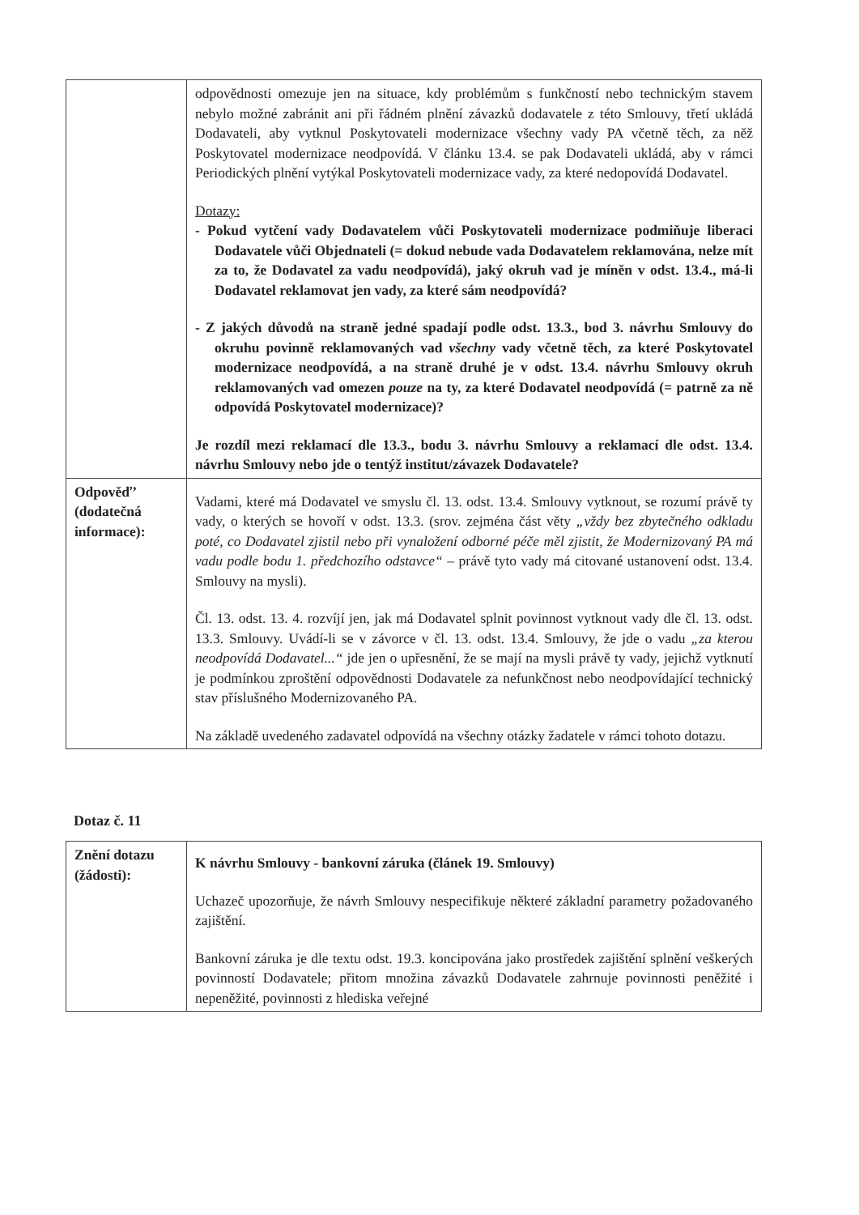| | odpovědnosti omezuje jen na situace, kdy problémům s funkčností nebo technickým stavem nebylo možné zabránit ani při řádném plnění závazků dodavatele z této Smlouvy, třetí ukládá Dodavateli, aby vytknul Poskytovateli modernizace všechny vady PA včetně těch, za něž Poskytovatel modernizace neodpovídá. V článku 13.4. se pak Dodavateli ukládá, aby v rámci Periodických plnění vytýkal Poskytovateli modernizace vady, za které nedopovídá Dodavatel. Dotazy: - Pokud vytčení vady Dodavatelem vůči Poskytovateli modernizace podmiňuje liberaci Dodavatele vůči Objednateli (= dokud nebude vada Dodavatelem reklamována, nelze mít za to, že Dodavatel za vadu neodpovídá), jaký okruh vad je míněn v odst. 13.4., má-li Dodavatel reklamovat jen vady, za které sám neodpovídá? - Z jakých důvodů na straně jedné spadají podle odst. 13.3., bod 3. návrhu Smlouvy do okruhu povinně reklamovaných vad všechny vady včetně těch, za které Poskytovatel modernizace neodpovídá, a na straně druhé je v odst. 13.4. návrhu Smlouvy okruh reklamovaných vad omezen pouze na ty, za které Dodavatel neodpovídá (= patrně za ně odpovídá Poskytovatel modernizace)? Je rozdíl mezi reklamací dle 13.3., bodu 3. návrhu Smlouvy a reklamací dle odst. 13.4. návrhu Smlouvy nebo jde o tentýž institut/závazek Dodavatele? |
| Odpověď’ (dodatečná informace): | Vadami, které má Dodavatel ve smyslu čl. 13. odst. 13.4. Smlouvy vytknout, se rozumí právě ty vady, o kterých se hovoří v odst. 13.3. (srov. zejména část věty „vždy bez zbytečného odkladu poté, co Dodavatel zjistil nebo při vynaložení odborné péče měl zjistit, že Modernizovaný PA má vadu podle bodu 1. předchozího odstavce“ – právě tyto vady má citované ustanovení odst. 13.4. Smlouvy na mysli). Čl. 13. odst. 13. 4. rozvíjí jen, jak má Dodavatel splnit povinnost vytknout vady dle čl. 13. odst. 13.3. Smlouvy. Uvádí-li se v závorce v čl. 13. odst. 13.4. Smlouvy, že jde o vadu „za kterou neodpovídá Dodavatel...“ jde jen o upřesnění, že se mají na mysli právě ty vady, jejichž vytknutí je podmínkou zproštění odpovědnosti Dodavatele za nefunkčnost nebo neodpovídající technický stav příslušného Modernizovaného PA. Na základě uvedeného zadavatel odpovídá na všechny otázky žadatele v rámci tohoto dotazu. |
Dotaz č. 11
| Znění dotazu (žádosti): | K návrhu Smlouvy - bankovní záruka (článek 19. Smlouvy) Uchazeč upozorňuje, že návrh Smlouvy nespecifikuje některé základní parametry požadovaného zajištění. Bankovní záruka je dle textu odst. 19.3. koncipována jako prostředek zajištění splnění veškerých povinností Dodavatele; přitom množina závazků Dodavatele zahrnuje povinnosti peněžité i nepeněžité, povinnosti z hlediska veřejné |